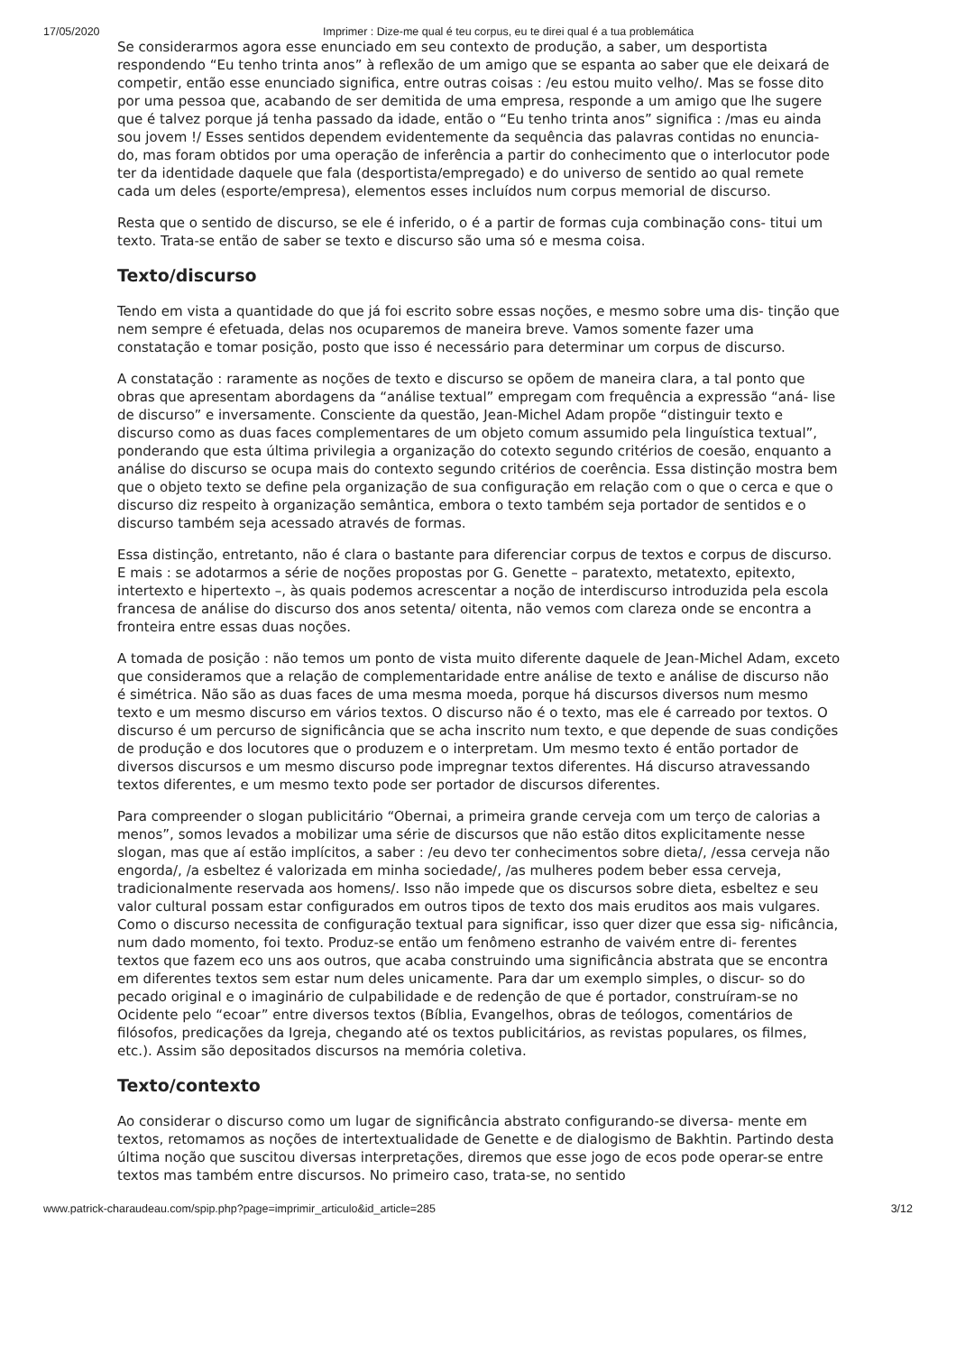17/05/2020 Imprimer : Dize-me qual é teu corpus, eu te direi qual é a tua problemática
Se considerarmos agora esse enunciado em seu contexto de produção, a saber, um desportista respondendo “Eu tenho trinta anos” à reflexão de um amigo que se espanta ao saber que ele deixará de competir, então esse enunciado significa, entre outras coisas : /eu estou muito velho/. Mas se fosse dito por uma pessoa que, acabando de ser demitida de uma empresa, responde a um amigo que lhe sugere que é talvez porque já tenha passado da idade, então o “Eu tenho trinta anos” significa : /mas eu ainda sou jovem !/ Esses sentidos dependem evidentemente da sequência das palavras contidas no enuncia- do, mas foram obtidos por uma operação de inferência a partir do conhecimento que o interlocutor pode ter da identidade daquele que fala (desportista/empregado) e do universo de sentido ao qual remete cada um deles (esporte/empresa), elementos esses incluídos num corpus memorial de discurso.
Resta que o sentido de discurso, se ele é inferido, o é a partir de formas cuja combinação cons- titui um texto. Trata-se então de saber se texto e discurso são uma só e mesma coisa.
Texto/discurso
Tendo em vista a quantidade do que já foi escrito sobre essas noções, e mesmo sobre uma dis- tinção que nem sempre é efetuada, delas nos ocuparemos de maneira breve. Vamos somente fazer uma constatação e tomar posição, posto que isso é necessário para determinar um corpus de discurso.
A constatação : raramente as noções de texto e discurso se opõem de maneira clara, a tal ponto que obras que apresentam abordagens da “análise textual” empregam com frequência a expressão “aná- lise de discurso” e inversamente. Consciente da questão, Jean-Michel Adam propõe “distinguir texto e discurso como as duas faces complementares de um objeto comum assumido pela linguística textual”, ponderando que esta última privilegia a organização do cotexto segundo critérios de coesão, enquanto a análise do discurso se ocupa mais do contexto segundo critérios de coerência. Essa distinção mostra bem que o objeto texto se define pela organização de sua configuração em relação com o que o cerca e que o discurso diz respeito à organização semântica, embora o texto também seja portador de sentidos e o discurso também seja acessado através de formas.
Essa distinção, entretanto, não é clara o bastante para diferenciar corpus de textos e corpus de discurso. E mais : se adotarmos a série de noções propostas por G. Genette – paratexto, metatexto, epitexto, intertexto e hipertexto –, às quais podemos acrescentar a noção de interdiscurso introduzida pela escola francesa de análise do discurso dos anos setenta/ oitenta, não vemos com clareza onde se encontra a fronteira entre essas duas noções.
A tomada de posição : não temos um ponto de vista muito diferente daquele de Jean-Michel Adam, exceto que consideramos que a relação de complementaridade entre análise de texto e análise de discurso não é simétrica. Não são as duas faces de uma mesma moeda, porque há discursos diversos num mesmo texto e um mesmo discurso em vários textos. O discurso não é o texto, mas ele é carreado por textos. O discurso é um percurso de significância que se acha inscrito num texto, e que depende de suas condições de produção e dos locutores que o produzem e o interpretam. Um mesmo texto é então portador de diversos discursos e um mesmo discurso pode impregnar textos diferentes. Há discurso atravessando textos diferentes, e um mesmo texto pode ser portador de discursos diferentes.
Para compreender o slogan publicitário “Obernai, a primeira grande cerveja com um terço de calorias a menos”, somos levados a mobilizar uma série de discursos que não estão ditos explicitamente nesse slogan, mas que aí estão implícitos, a saber : /eu devo ter conhecimentos sobre dieta/, /essa cerveja não engorda/, /a esbeltez é valorizada em minha sociedade/, /as mulheres podem beber essa cerveja, tradicionalmente reservada aos homens/. Isso não impede que os discursos sobre dieta, esbeltez e seu valor cultural possam estar configurados em outros tipos de texto dos mais eruditos aos mais vulgares. Como o discurso necessita de configuração textual para significar, isso quer dizer que essa sig- nificância, num dado momento, foi texto. Produz-se então um fenômeno estranho de vaivém entre di- ferentes textos que fazem eco uns aos outros, que acaba construindo uma significância abstrata que se encontra em diferentes textos sem estar num deles unicamente. Para dar um exemplo simples, o discur- so do pecado original e o imaginário de culpabilidade e de redenção de que é portador, construíram-se no Ocidente pelo “ecoar” entre diversos textos (Bíblia, Evangelhos, obras de teólogos, comentários de filósofos, predicações da Igreja, chegando até os textos publicitários, as revistas populares, os filmes, etc.). Assim são depositados discursos na memória coletiva.
Texto/contexto
Ao considerar o discurso como um lugar de significância abstrato configurando-se diversa- mente em textos, retomamos as noções de intertextualidade de Genette e de dialogismo de Bakhtin. Partindo desta última noção que suscitou diversas interpretações, diremos que esse jogo de ecos pode operar-se entre textos mas também entre discursos. No primeiro caso, trata-se, no sentido
www.patrick-charaudeau.com/spip.php?page=imprimir_articulo&id_article=285 3/12